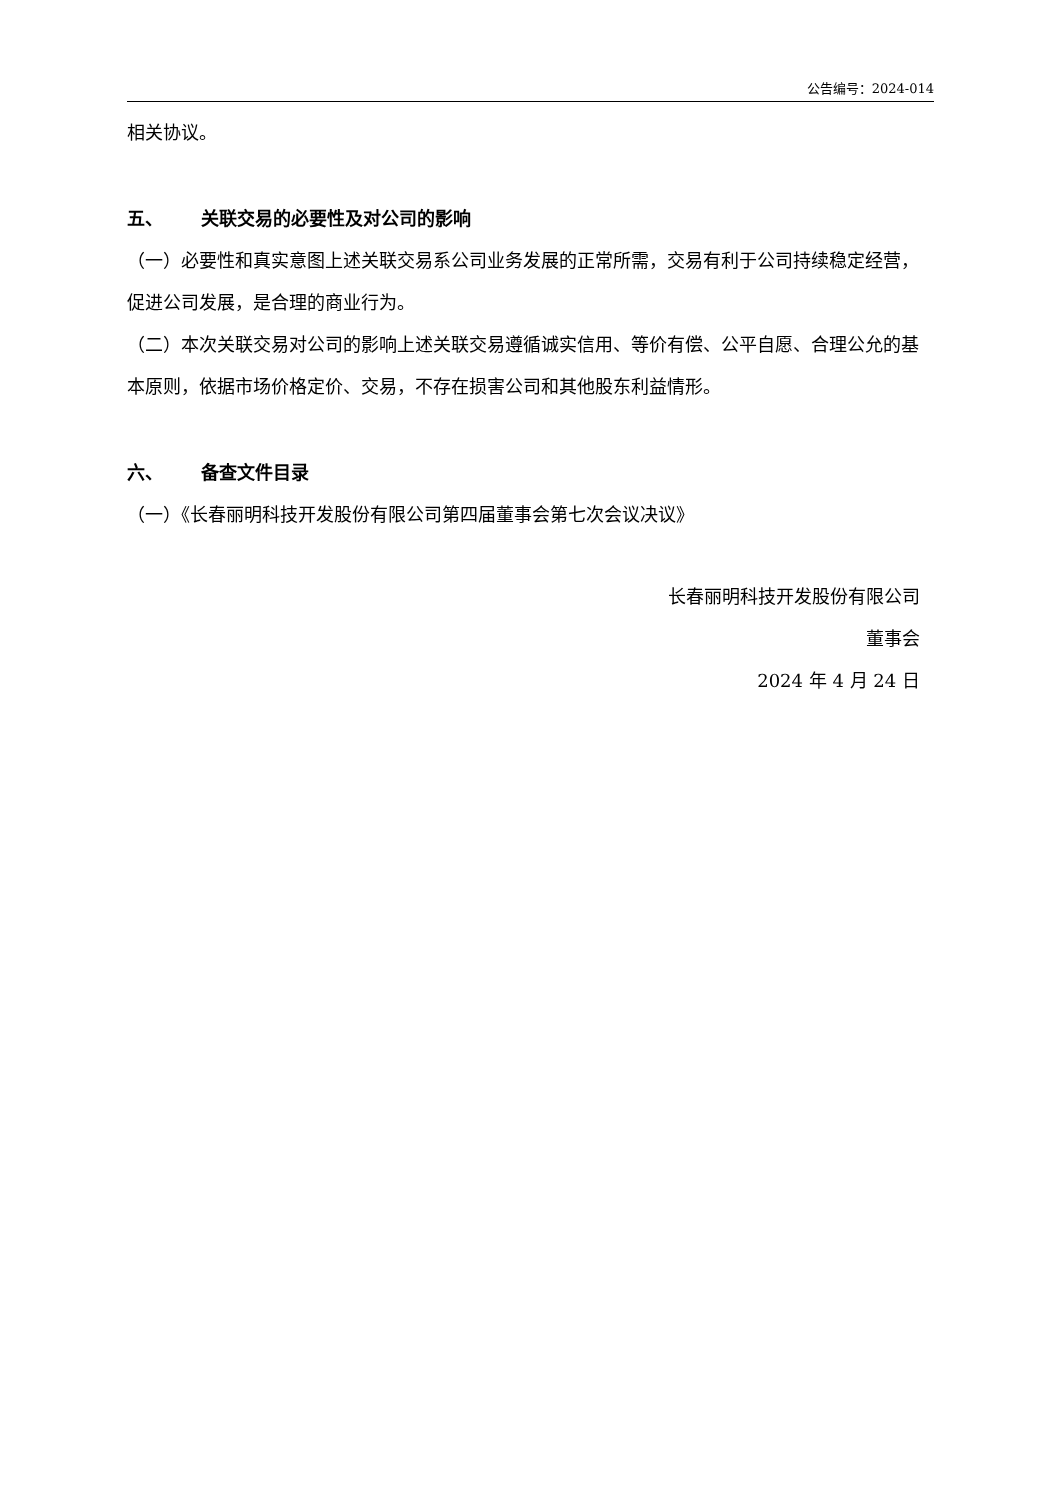公告编号：2024-014
相关协议。
五、 关联交易的必要性及对公司的影响
（一）必要性和真实意图上述关联交易系公司业务发展的正常所需，交易有利于公司持续稳定经营，促进公司发展，是合理的商业行为。
（二）本次关联交易对公司的影响上述关联交易遵循诚实信用、等价有偿、公平自愿、合理公允的基本原则，依据市场价格定价、交易，不存在损害公司和其他股东利益情形。
六、 备查文件目录
（一）《长春丽明科技开发股份有限公司第四届董事会第七次会议决议》
长春丽明科技开发股份有限公司
董事会
2024 年 4 月 24 日